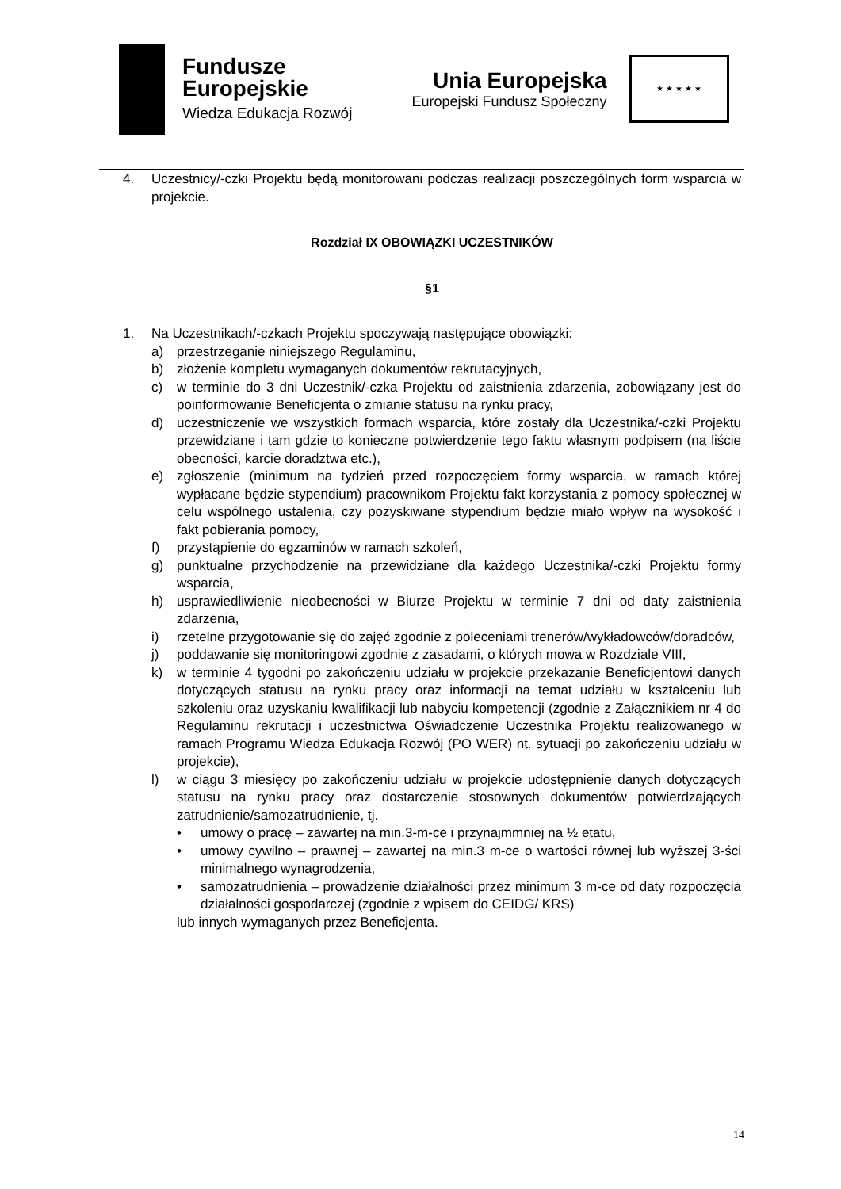Fundusze
Europejskie
Wiedza Edukacja Rozwój
Unia Europejska
Europejski Fundusz Społeczny
★ ★ ★ ★ ★
4. Uczestnicy/-czki Projektu będą monitorowani podczas realizacji poszczególnych form wsparcia w projekcie.
Rozdział IX OBOWIĄZKI UCZESTNIKÓW
§1
1. Na Uczestnikach/-czkach Projektu spoczywają następujące obowiązki:
a) przestrzeganie niniejszego Regulaminu,
b) złożenie kompletu wymaganych dokumentów rekrutacyjnych,
c) w terminie do 3 dni Uczestnik/-czka Projektu od zaistnienia zdarzenia, zobowiązany jest do poinformowanie Beneficjenta o zmianie statusu na rynku pracy,
d) uczestniczenie we wszystkich formach wsparcia, które zostały dla Uczestnika/-czki Projektu przewidziane i tam gdzie to konieczne potwierdzenie tego faktu własnym podpisem (na liście obecności, karcie doradztwa etc.),
e) zgłoszenie (minimum na tydzień przed rozpoczęciem formy wsparcia, w ramach której wypłacane będzie stypendium) pracownikom Projektu fakt korzystania z pomocy społecznej w celu wspólnego ustalenia, czy pozyskiwane stypendium będzie miało wpływ na wysokość i fakt pobierania pomocy,
f) przystąpienie do egzaminów w ramach szkoleń,
g) punktualne przychodzenie na przewidziane dla każdego Uczestnika/-czki Projektu formy wsparcia,
h) usprawiedliwienie nieobecności w Biurze Projektu w terminie 7 dni od daty zaistnienia zdarzenia,
i) rzetelne przygotowanie się do zajęć zgodnie z poleceniami trenerów/wykładowców/doradców,
j) poddawanie się monitoringowi zgodnie z zasadami, o których mowa w Rozdziale VIII,
k) w terminie 4 tygodni po zakończeniu udziału w projekcie przekazanie Beneficjentowi danych dotyczących statusu na rynku pracy oraz informacji na temat udziału w kształceniu lub szkoleniu oraz uzyskaniu kwalifikacji lub nabyciu kompetencji (zgodnie z Załącznikiem nr 4 do Regulaminu rekrutacji i uczestnictwa Oświadczenie Uczestnika Projektu realizowanego w ramach Programu Wiedza Edukacja Rozwój (PO WER) nt. sytuacji po zakończeniu udziału w projekcie),
l) w ciągu 3 miesięcy po zakończeniu udziału w projekcie udostępnienie danych dotyczących statusu na rynku pracy oraz dostarczenie stosownych dokumentów potwierdzających zatrudnienie/samozatrudnienie, tj.
• umowy o pracę – zawartej na min.3-m-ce i przynajmmniej na ½ etatu,
• umowy cywilno – prawnej – zawartej na min.3 m-ce o wartości równej lub wyższej 3-ści minimalnego wynagrodzenia,
• samozatrudnienia – prowadzenie działalności przez minimum 3 m-ce od daty rozpoczęcia działalności gospodarczej (zgodnie z wpisem do CEIDG/ KRS)
lub innych wymaganych przez Beneficjenta.
14